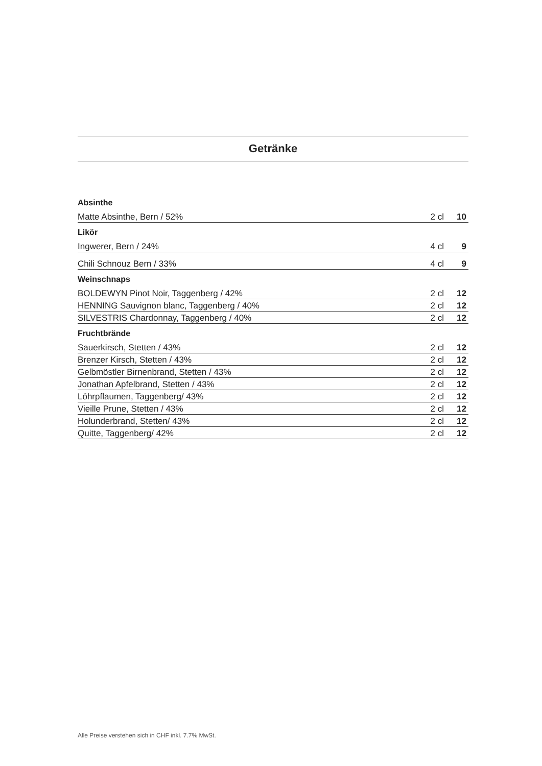Getränke
| Absinthe | | |
| --- | --- | --- |
| Matte Absinthe, Bern / 52% | 2 cl | 10 |
| Likör | | |
| Ingwerer, Bern / 24% | 4 cl | 9 |
| Chili Schnouz Bern / 33% | 4 cl | 9 |
| Weinschnaps | | |
| BOLDEWYN Pinot Noir, Taggenberg / 42% | 2 cl | 12 |
| HENNING Sauvignon blanc, Taggenberg / 40% | 2 cl | 12 |
| SILVESTRIS Chardonnay, Taggenberg / 40% | 2 cl | 12 |
| Fruchtbrände | | |
| Sauerkirsch, Stetten / 43% | 2 cl | 12 |
| Brenzer Kirsch, Stetten / 43% | 2 cl | 12 |
| Gelbmöstler Birnenbrand, Stetten / 43% | 2 cl | 12 |
| Jonathan Apfelbrand, Stetten / 43% | 2 cl | 12 |
| Löhrpflaumen, Taggenberg/ 43% | 2 cl | 12 |
| Vieille Prune, Stetten / 43% | 2 cl | 12 |
| Holunderbrand, Stetten/ 43% | 2 cl | 12 |
| Quitte, Taggenberg/ 42% | 2 cl | 12 |
Alle Preise verstehen sich in CHF inkl. 7.7% MwSt.